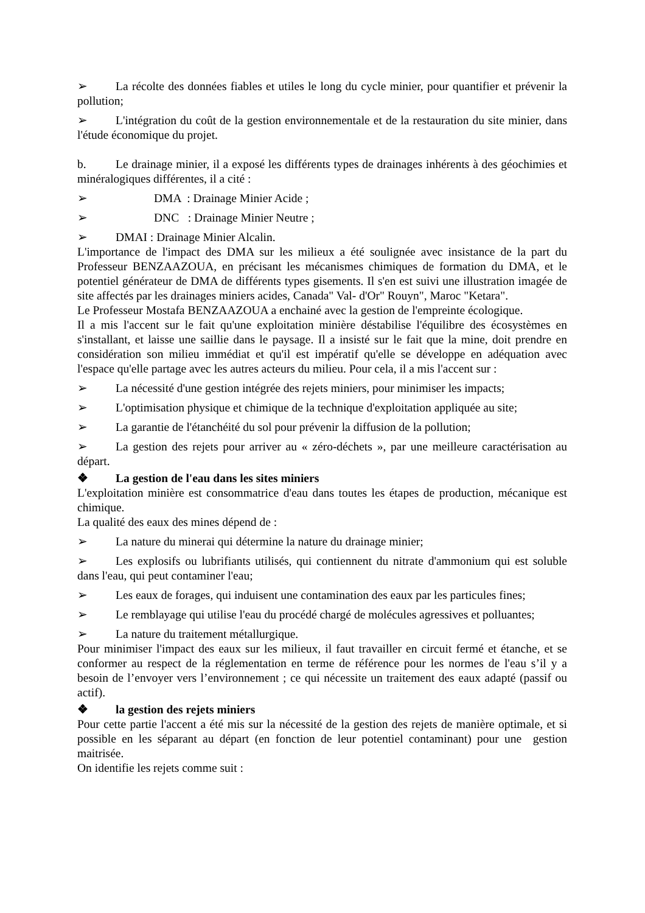➢ La récolte des données fiables et utiles le long du cycle minier, pour quantifier et prévenir la pollution;
➢ L'intégration du coût de la gestion environnementale et de la restauration du site minier, dans l'étude économique du projet.
b. Le drainage minier, il a exposé les différents types de drainages inhérents à des géochimies et minéralogiques différentes, il a cité :
➢ DMA : Drainage Minier Acide ;
➢ DNC : Drainage Minier Neutre ;
➢ DMAI : Drainage Minier Alcalin.
L'importance de l'impact des DMA sur les milieux a été soulignée avec insistance de la part du Professeur BENZAAZOUA, en précisant les mécanismes chimiques de formation du DMA, et le potentiel générateur de DMA de différents types gisements. Il s'en est suivi une illustration imagée de site affectés par les drainages miniers acides, Canada" Val- d'Or" Rouyn", Maroc "Ketara".
Le Professeur Mostafa BENZAAZOUA a enchainé avec la gestion de l'empreinte écologique.
Il a mis l'accent sur le fait qu'une exploitation minière déstabilise l'équilibre des écosystèmes en s'installant, et laisse une saillie dans le paysage. Il a insisté sur le fait que la mine, doit prendre en considération son milieu immédiat et qu'il est impératif qu'elle se développe en adéquation avec l'espace qu'elle partage avec les autres acteurs du milieu. Pour cela, il a mis l'accent sur :
➢ La nécessité d'une gestion intégrée des rejets miniers, pour minimiser les impacts;
➢ L'optimisation physique et chimique de la technique d'exploitation appliquée au site;
➢ La garantie de l'étanchéité du sol pour prévenir la diffusion de la pollution;
➢ La gestion des rejets pour arriver au « zéro-déchets », par une meilleure caractérisation au départ.
❖ La gestion de l'eau dans les sites miniers
L'exploitation minière est consommatrice d'eau dans toutes les étapes de production, mécanique est chimique.
La qualité des eaux des mines dépend de :
➢ La nature du minerai qui détermine la nature du drainage minier;
➢ Les explosifs ou lubrifiants utilisés, qui contiennent du nitrate d'ammonium qui est soluble dans l'eau, qui peut contaminer l'eau;
➢ Les eaux de forages, qui induisent une contamination des eaux par les particules fines;
➢ Le remblayage qui utilise l'eau du procédé chargé de molécules agressives et polluantes;
➢ La nature du traitement métallurgique.
Pour minimiser l'impact des eaux sur les milieux, il faut travailler en circuit fermé et étanche, et se conformer au respect de la réglementation en terme de référence pour les normes de l'eau s’il y a besoin de l’envoyer vers l’environnement ; ce qui nécessite un traitement des eaux adapté (passif ou actif).
❖ la gestion des rejets miniers
Pour cette partie l'accent a été mis sur la nécessité de la gestion des rejets de manière optimale, et si possible en les séparant au départ (en fonction de leur potentiel contaminant) pour une gestion maitrisée.
On identifie les rejets comme suit :